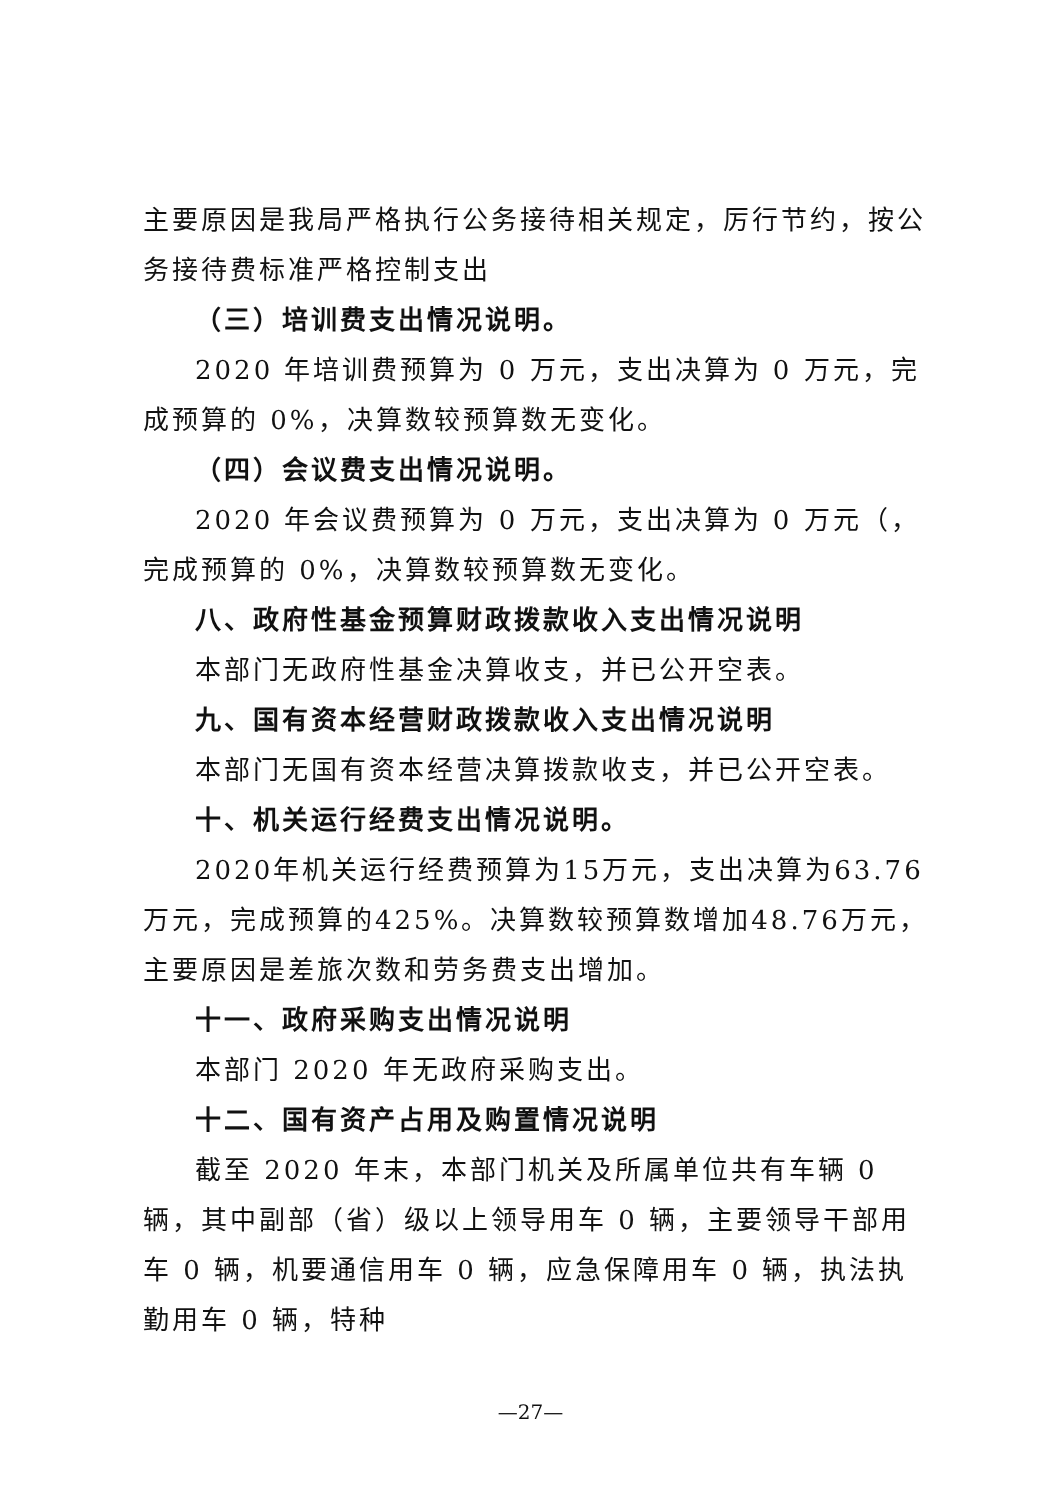主要原因是我局严格执行公务接待相关规定，厉行节约，按公务接待费标准严格控制支出
（三）培训费支出情况说明。
2020 年培训费预算为 0 万元，支出决算为 0 万元，完成预算的 0%，决算数较预算数无变化。
（四）会议费支出情况说明。
2020 年会议费预算为 0 万元，支出决算为 0 万元（，完成预算的 0%，决算数较预算数无变化。
八、政府性基金预算财政拨款收入支出情况说明
本部门无政府性基金决算收支，并已公开空表。
九、国有资本经营财政拨款收入支出情况说明
本部门无国有资本经营决算拨款收支，并已公开空表。
十、机关运行经费支出情况说明。
2020年机关运行经费预算为15万元，支出决算为63.76万元，完成预算的425%。决算数较预算数增加48.76万元，主要原因是差旅次数和劳务费支出增加。
十一、政府采购支出情况说明
本部门 2020 年无政府采购支出。
十二、国有资产占用及购置情况说明
截至 2020 年末，本部门机关及所属单位共有车辆 0 辆，其中副部（省）级以上领导用车 0 辆，主要领导干部用车 0 辆，机要通信用车 0 辆，应急保障用车 0 辆，执法执勤用车 0 辆，特种
—27—